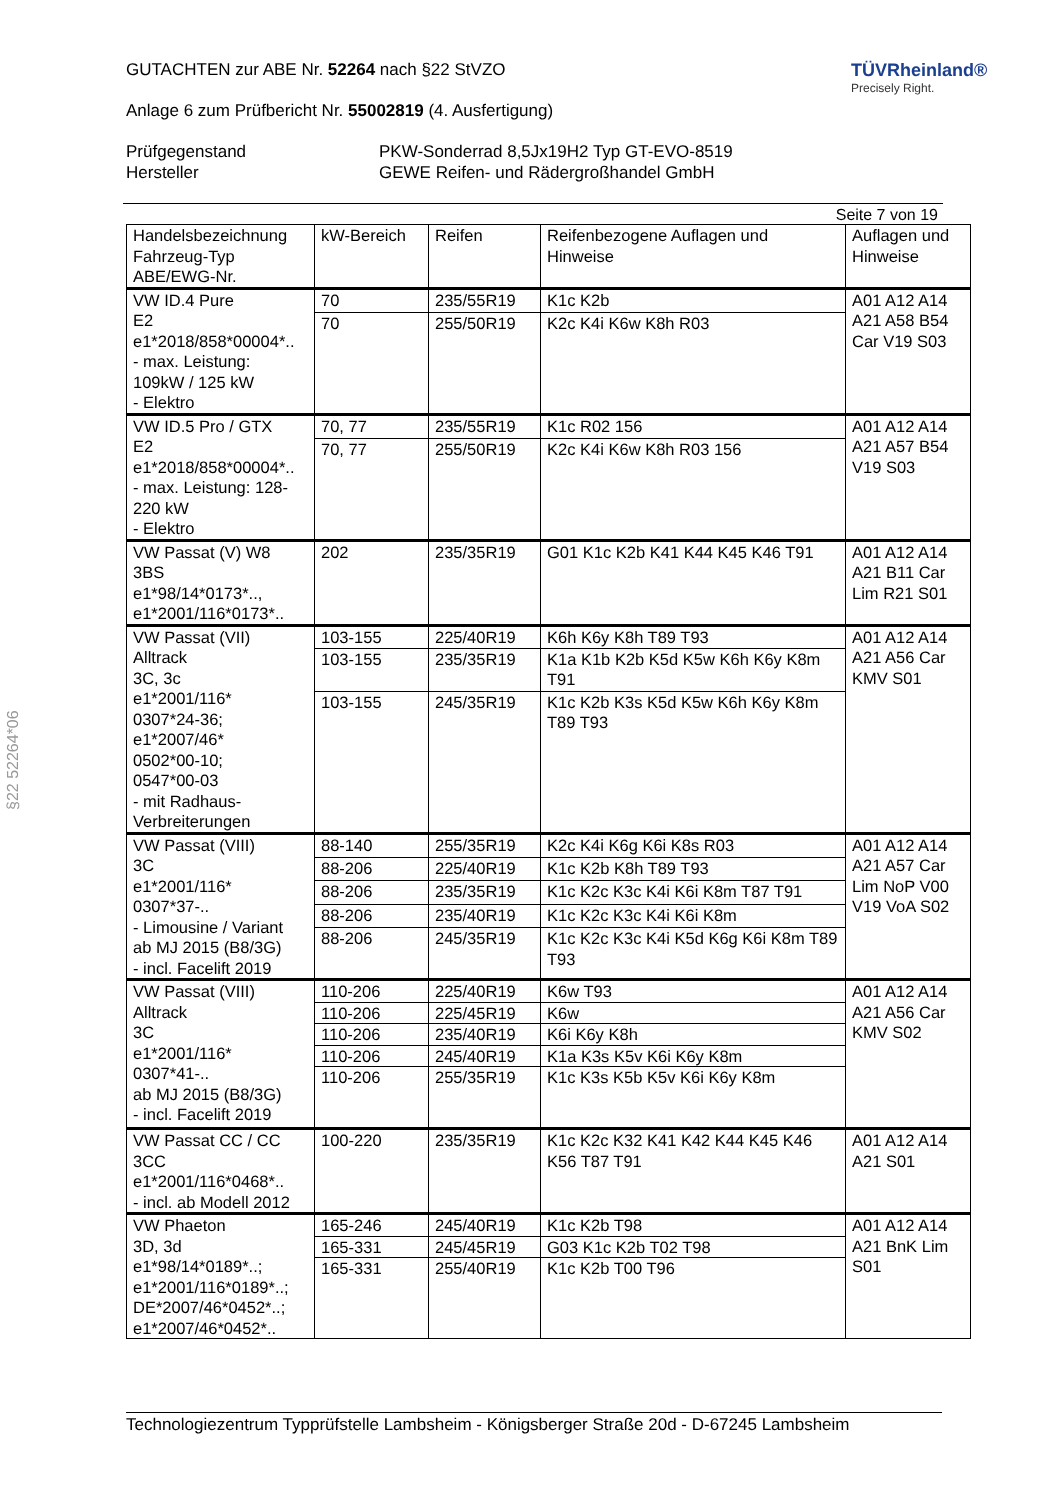§22 52264*06
TÜVRheinland®
Precisely Right.
GUTACHTEN zur ABE Nr. 52264 nach §22 StVZO
Anlage 6 zum Prüfbericht Nr. 55002819 (4. Ausfertigung)
Prüfgegenstand PKW-Sonderrad 8,5Jx19H2 Typ GT-EVO-8519
Hersteller GEWE Reifen- und Rädergroßhandel GmbH
Seite 7 von 19
| Handelsbezeichnung Fahrzeug-Typ ABE/EWG-Nr. | kW-Bereich | Reifen | Reifenbezogene Auflagen und Hinweise | Auflagen und Hinweise |
| --- | --- | --- | --- | --- |
| VW ID.4 Pure E2 e1*2018/858*00004*.. - max. Leistung: 109kW / 125 kW - Elektro | 70 | 235/55R19 | K1c K2b | A01 A12 A14 A21 A58 B54 Car V19 S03 |
| | 70 | 255/50R19 | K2c K4i K6w K8h R03 | |
| VW ID.5 Pro / GTX E2 e1*2018/858*00004*.. - max. Leistung: 128-220 kW - Elektro | 70, 77 | 235/55R19 | K1c R02 156 | A01 A12 A14 A21 A57 B54 V19 S03 |
| | 70, 77 | 255/50R19 | K2c K4i K6w K8h R03 156 | |
| VW Passat (V) W8 3BS e1*98/14*0173*.., e1*2001/116*0173*.. | 202 | 235/35R19 | G01 K1c K2b K41 K44 K45 K46 T91 | A01 A12 A14 A21 B11 Car Lim R21 S01 |
| VW Passat (VII) Alltrack 3C, 3c e1*2001/116* 0307*24-36; e1*2007/46* 0502*00-10; 0547*00-03 - mit Radhaus- Verbreiterungen | 103-155 | 225/40R19 | K6h K6y K8h T89 T93 | A01 A12 A14 A21 A56 Car KMV S01 |
| | 103-155 | 235/35R19 | K1a K1b K2b K5d K5w K6h K6y K8m T91 | |
| | 103-155 | 245/35R19 | K1c K2b K3s K5d K5w K6h K6y K8m T89 T93 | |
| VW Passat (VIII) 3C e1*2001/116* 0307*37-.. - Limousine / Variant ab MJ 2015 (B8/3G) - incl. Facelift 2019 | 88-140 | 255/35R19 | K2c K4i K6g K6i K8s R03 | A01 A12 A14 A21 A57 Car Lim NoP V00 V19 VoA S02 |
| | 88-206 | 225/40R19 | K1c K2b K8h T89 T93 | |
| | 88-206 | 235/35R19 | K1c K2c K3c K4i K6i K8m T87 T91 | |
| | 88-206 | 235/40R19 | K1c K2c K3c K4i K6i K8m | |
| | 88-206 | 245/35R19 | K1c K2c K3c K4i K5d K6g K6i K8m T89 T93 | |
| VW Passat (VIII) Alltrack 3C e1*2001/116* 0307*41-.. ab MJ 2015 (B8/3G) - incl. Facelift 2019 | 110-206 | 225/40R19 | K6w T93 | A01 A12 A14 A21 A56 Car KMV S02 |
| | 110-206 | 225/45R19 | K6w | |
| | 110-206 | 235/40R19 | K6i K6y K8h | |
| | 110-206 | 245/40R19 | K1a K3s K5v K6i K6y K8m | |
| | 110-206 | 255/35R19 | K1c K3s K5b K5v K6i K6y K8m | |
| VW Passat CC / CC 3CC e1*2001/116*0468*.. - incl. ab Modell 2012 | 100-220 | 235/35R19 | K1c K2c K32 K41 K42 K44 K45 K46 K56 T87 T91 | A01 A12 A14 A21 S01 |
| VW Phaeton 3D, 3d e1*98/14*0189*..; e1*2001/116*0189*..; DE*2007/46*0452*..; e1*2007/46*0452*.. | 165-246 | 245/40R19 | K1c K2b T98 | A01 A12 A14 A21 BnK Lim S01 |
| | 165-331 | 245/45R19 | G03 K1c K2b T02 T98 | |
| | 165-331 | 255/40R19 | K1c K2b T00 T96 | |
Technologiezentrum Typprüfstelle Lambsheim - Königsberger Straße 20d - D-67245 Lambsheim